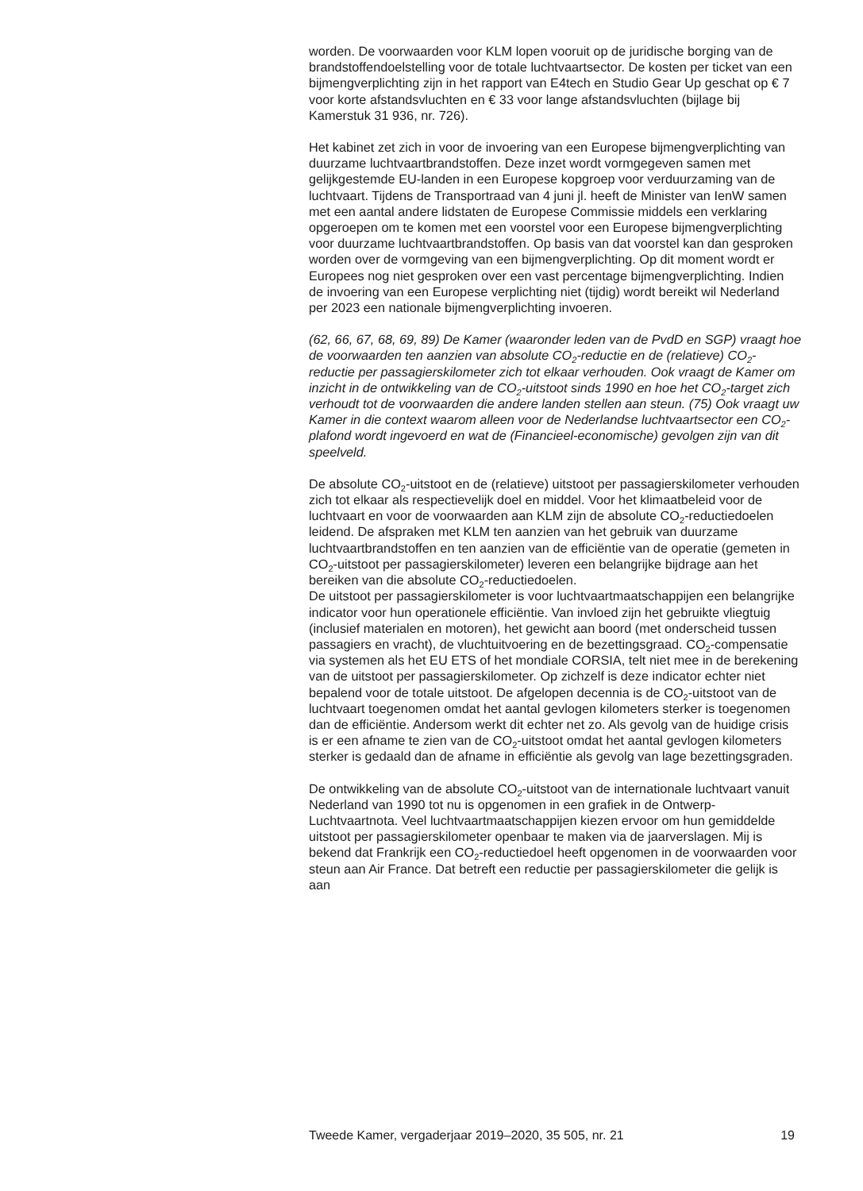worden. De voorwaarden voor KLM lopen vooruit op de juridische borging van de brandstoffendoelstelling voor de totale luchtvaartsector. De kosten per ticket van een bijmengverplichting zijn in het rapport van E4tech en Studio Gear Up geschat op € 7 voor korte afstandsvluchten en € 33 voor lange afstandsvluchten (bijlage bij Kamerstuk 31 936, nr. 726).
Het kabinet zet zich in voor de invoering van een Europese bijmengverplichting van duurzame luchtvaartbrandstoffen. Deze inzet wordt vormgegeven samen met gelijkgestemde EU-landen in een Europese kopgroep voor verduurzaming van de luchtvaart. Tijdens de Transportraad van 4 juni jl. heeft de Minister van IenW samen met een aantal andere lidstaten de Europese Commissie middels een verklaring opgeroepen om te komen met een voorstel voor een Europese bijmengverplichting voor duurzame luchtvaartbrandstoffen. Op basis van dat voorstel kan dan gesproken worden over de vormgeving van een bijmengverplichting. Op dit moment wordt er Europees nog niet gesproken over een vast percentage bijmengverplichting. Indien de invoering van een Europese verplichting niet (tijdig) wordt bereikt wil Nederland per 2023 een nationale bijmengverplichting invoeren.
(62, 66, 67, 68, 69, 89) De Kamer (waaronder leden van de PvdD en SGP) vraagt hoe de voorwaarden ten aanzien van absolute CO<sub>2</sub>-reductie en de (relatieve) CO<sub>2</sub>-reductie per passagierskilometer zich tot elkaar verhouden. Ook vraagt de Kamer om inzicht in de ontwikkeling van de CO<sub>2</sub>-uitstoot sinds 1990 en hoe het CO<sub>2</sub>-target zich verhoudt tot de voorwaarden die andere landen stellen aan steun. (75) Ook vraagt uw Kamer in die context waarom alleen voor de Nederlandse luchtvaartsector een CO<sub>2</sub>-plafond wordt ingevoerd en wat de (Financieel-economische) gevolgen zijn van dit speelveld.
De absolute CO<sub>2</sub>-uitstoot en de (relatieve) uitstoot per passagierskilometer verhouden zich tot elkaar als respectievelijk doel en middel. Voor het klimaatbeleid voor de luchtvaart en voor de voorwaarden aan KLM zijn de absolute CO<sub>2</sub>-reductiedoelen leidend. De afspraken met KLM ten aanzien van het gebruik van duurzame luchtvaartbrandstoffen en ten aanzien van de efficiëntie van de operatie (gemeten in CO<sub>2</sub>-uitstoot per passagierskilometer) leveren een belangrijke bijdrage aan het bereiken van die absolute CO<sub>2</sub>-reductiedoelen.
De uitstoot per passagierskilometer is voor luchtvaartmaatschappijen een belangrijke indicator voor hun operationele efficiëntie. Van invloed zijn het gebruikte vliegtuig (inclusief materialen en motoren), het gewicht aan boord (met onderscheid tussen passagiers en vracht), de vluchtuitvoering en de bezettingsgraad. CO<sub>2</sub>-compensatie via systemen als het EU ETS of het mondiale CORSIA, telt niet mee in de berekening van de uitstoot per passagierskilometer. Op zichzelf is deze indicator echter niet bepalend voor de totale uitstoot. De afgelopen decennia is de CO<sub>2</sub>-uitstoot van de luchtvaart toegenomen omdat het aantal gevlogen kilometers sterker is toegenomen dan de efficiëntie. Andersom werkt dit echter net zo. Als gevolg van de huidige crisis is er een afname te zien van de CO<sub>2</sub>-uitstoot omdat het aantal gevlogen kilometers sterker is gedaald dan de afname in efficiëntie als gevolg van lage bezettingsgraden.
De ontwikkeling van de absolute CO<sub>2</sub>-uitstoot van de internationale luchtvaart vanuit Nederland van 1990 tot nu is opgenomen in een grafiek in de Ontwerp-Luchtvaartnota. Veel luchtvaartmaatschappijen kiezen ervoor om hun gemiddelde uitstoot per passagierskilometer openbaar te maken via de jaarverslagen. Mij is bekend dat Frankrijk een CO<sub>2</sub>-reductiedoel heeft opgenomen in de voorwaarden voor steun aan Air France. Dat betreft een reductie per passagierskilometer die gelijk is aan
Tweede Kamer, vergaderjaar 2019–2020, 35 505, nr. 21 19